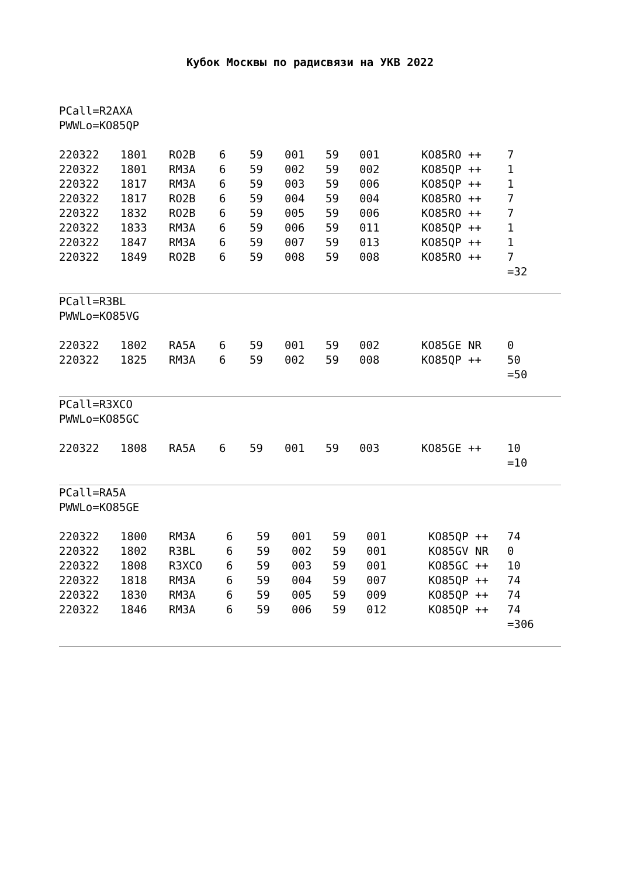Кубок Москвы по радисвязи на УКВ 2022
PCall=R2AXA
PWWLo=KO85QP
| 220322 | 1801 | RO2B | 6 | 59 | 001 | 59 | 001 | KO85RO ++ | 7 |
| 220322 | 1801 | RM3A | 6 | 59 | 002 | 59 | 002 | KO85QP ++ | 1 |
| 220322 | 1817 | RM3A | 6 | 59 | 003 | 59 | 006 | KO85QP ++ | 1 |
| 220322 | 1817 | RO2B | 6 | 59 | 004 | 59 | 004 | KO85RO ++ | 7 |
| 220322 | 1832 | RO2B | 6 | 59 | 005 | 59 | 006 | KO85RO ++ | 7 |
| 220322 | 1833 | RM3A | 6 | 59 | 006 | 59 | 011 | KO85QP ++ | 1 |
| 220322 | 1847 | RM3A | 6 | 59 | 007 | 59 | 013 | KO85QP ++ | 1 |
| 220322 | 1849 | RO2B | 6 | 59 | 008 | 59 | 008 | KO85RO ++ | 7 |
| | | | | | | | | | =32 |
PCall=R3BL
PWWLo=KO85VG
| 220322 | 1802 | RA5A | 6 | 59 | 001 | 59 | 002 | KO85GE NR | 0 |
| 220322 | 1825 | RM3A | 6 | 59 | 002 | 59 | 008 | KO85QP ++ | 50 |
| | | | | | | | | | =50 |
PCall=R3XCO
PWWLo=KO85GC
| 220322 | 1808 | RA5A | 6 | 59 | 001 | 59 | 003 | KO85GE ++ | 10 |
| | | | | | | | | | =10 |
PCall=RA5A
PWWLo=KO85GE
| 220322 | 1800 | RM3A | 6 | 59 | 001 | 59 | 001 | KO85QP ++ | 74 |
| 220322 | 1802 | R3BL | 6 | 59 | 002 | 59 | 001 | KO85GV NR | 0 |
| 220322 | 1808 | R3XCO | 6 | 59 | 003 | 59 | 001 | KO85GC ++ | 10 |
| 220322 | 1818 | RM3A | 6 | 59 | 004 | 59 | 007 | KO85QP ++ | 74 |
| 220322 | 1830 | RM3A | 6 | 59 | 005 | 59 | 009 | KO85QP ++ | 74 |
| 220322 | 1846 | RM3A | 6 | 59 | 006 | 59 | 012 | KO85QP ++ | 74 |
| | | | | | | | | | =306 |